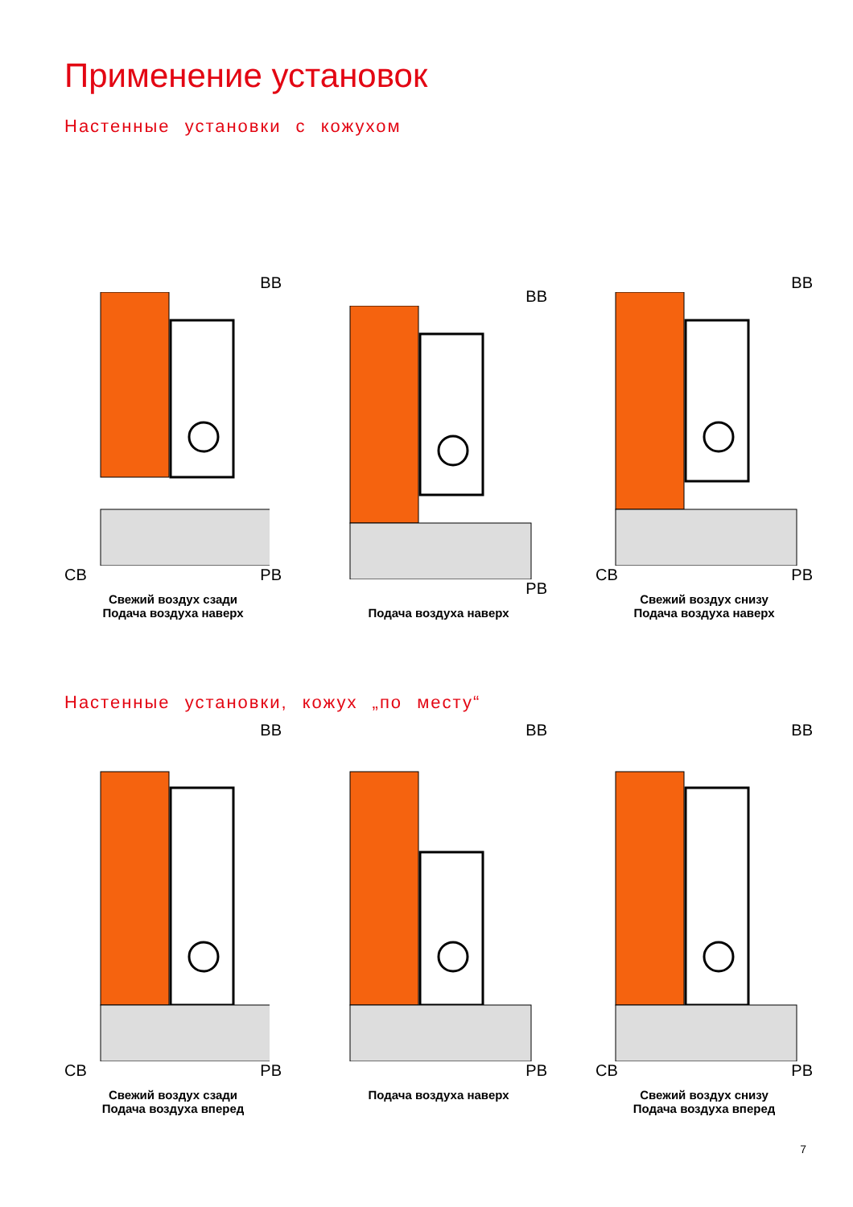Применение установок
Настенные установки с кожухом
ВВ
СВ РВ
Свежий воздух сзади
Подача воздуха наверх
ВВ
РВ
Подача воздуха наверх
ВВ
СВ РВ
Свежий воздух снизу
Подача воздуха наверх
Настенные установки, кожух „по месту“
ВВ
СВ РВ
Свежий воздух сзади
Подача воздуха вперед
ВВ
РВ
Подача воздуха наверх
ВВ
СВ РВ
Свежий воздух снизу
Подача воздуха вперед
7